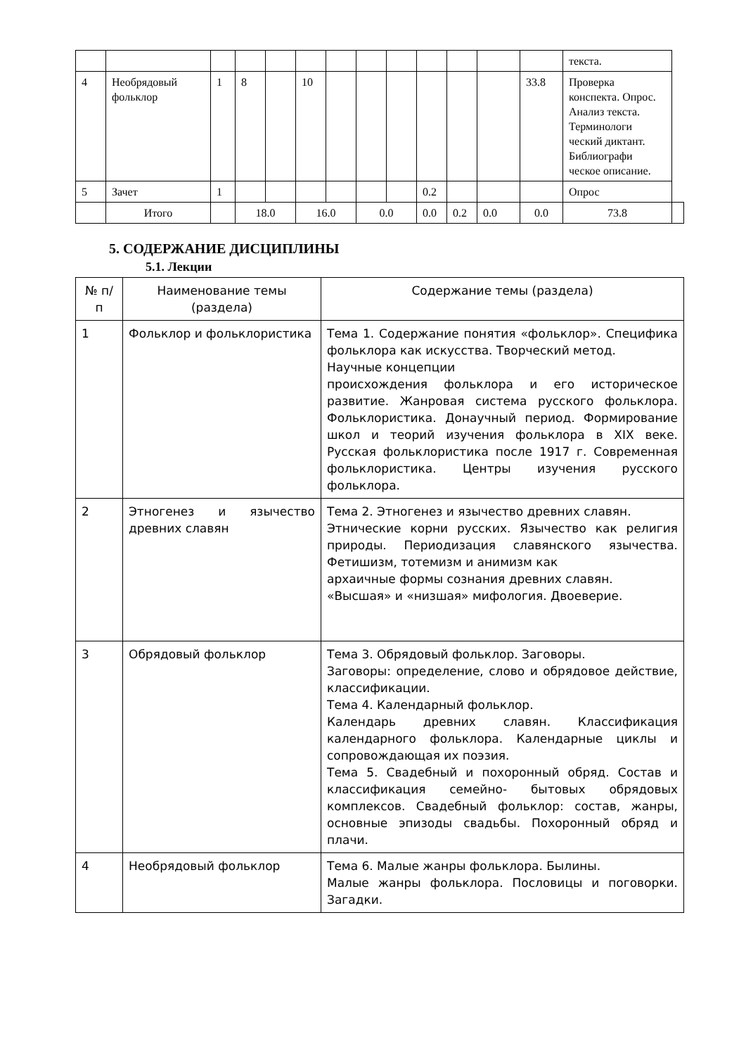| | | | | | | | | | | | | | текста. | |
| 4 | Необрядовый фольклор | 1 | 8 | | 10 | | | | | | | 33.8 | Проверка конспекта. Опрос. Анализ текста. Терминологи ческий диктант. Библиографи ческое описание. | |
| 5 | Зачет | 1 | | | | | | | 0.2 | | | | Опрос | |
| | Итого | | 18.0 | | 16.0 | | 0.0 | | 0.0 | 0.2 | 0.0 | 0.0 | 73.8 | |
5. СОДЕРЖАНИЕ ДИСЦИПЛИНЫ
5.1. Лекции
| № п/п | Наименование темы (раздела) | Содержание темы (раздела) |
| --- | --- | --- |
| 1 | Фольклор и фольклористика | Тема 1. Содержание понятия «фольклор». Специфика фольклора как искусства. Творческий метод. Научные концепции происхождения фольклора и его историческое развитие. Жанровая система русского фольклора. Фольклористика. Донаучный период. Формирование школ и теорий изучения фольклора в XIX веке. Русская фольклористика после 1917 г. Современная фольклористика. Центры изучения русского фольклора. |
| 2 | Этногенез и язычество древних славян | Тема 2. Этногенез и язычество древних славян. Этнические корни русских. Язычество как религия природы. Периодизация славянского язычества. Фетишизм, тотемизм и анимизм как архаичные формы сознания древних славян. «Высшая» и «низшая» мифология. Двоеверие. |
| 3 | Обрядовый фольклор | Тема 3. Обрядовый фольклор. Заговоры. Заговоры: определение, слово и обрядовое действие, классификации. Тема 4. Календарный фольклор. Календарь древних славян. Классификация календарного фольклора. Календарные циклы и сопровождающая их поэзия. Тема 5. Свадебный и похоронный обряд. Состав и классификация семейно- бытовых обрядовых комплексов. Свадебный фольклор: состав, жанры, основные эпизоды свадьбы. Похоронный обряд и плачи. |
| 4 | Необрядовый фольклор | Тема 6. Малые жанры фольклора. Былины. Малые жанры фольклора. Пословицы и поговорки. Загадки. |